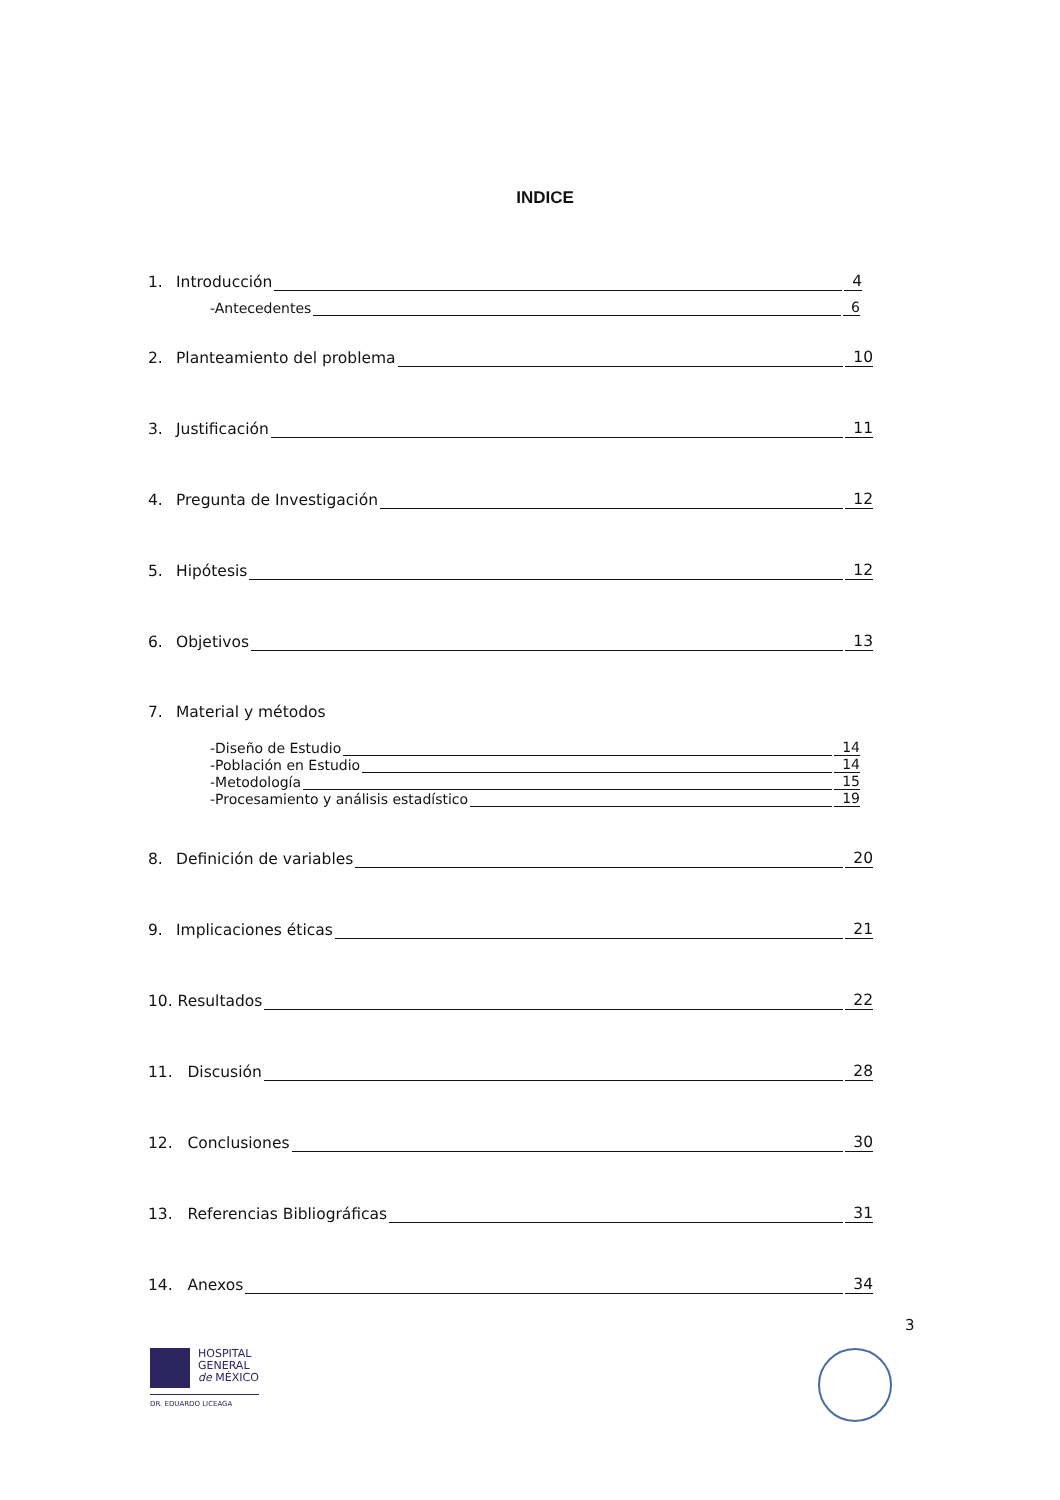INDICE
1. Introducción 4
-Antecedentes 6
2. Planteamiento del problema 10
3. Justificación 11
4. Pregunta de Investigación 12
5. Hipótesis 12
6. Objetivos 13
7. Material y métodos
-Diseño de Estudio 14
-Población en Estudio 14
-Metodología 15
-Procesamiento y análisis estadístico 19
8. Definición de variables 20
9. Implicaciones éticas 21
10. Resultados 22
11. Discusión 28
12. Conclusiones 30
13. Referencias Bibliográficas 31
14. Anexos 34
3
HOSPITAL
GENERAL
de MÉXICO
DR. EDUARDO LICEAGA